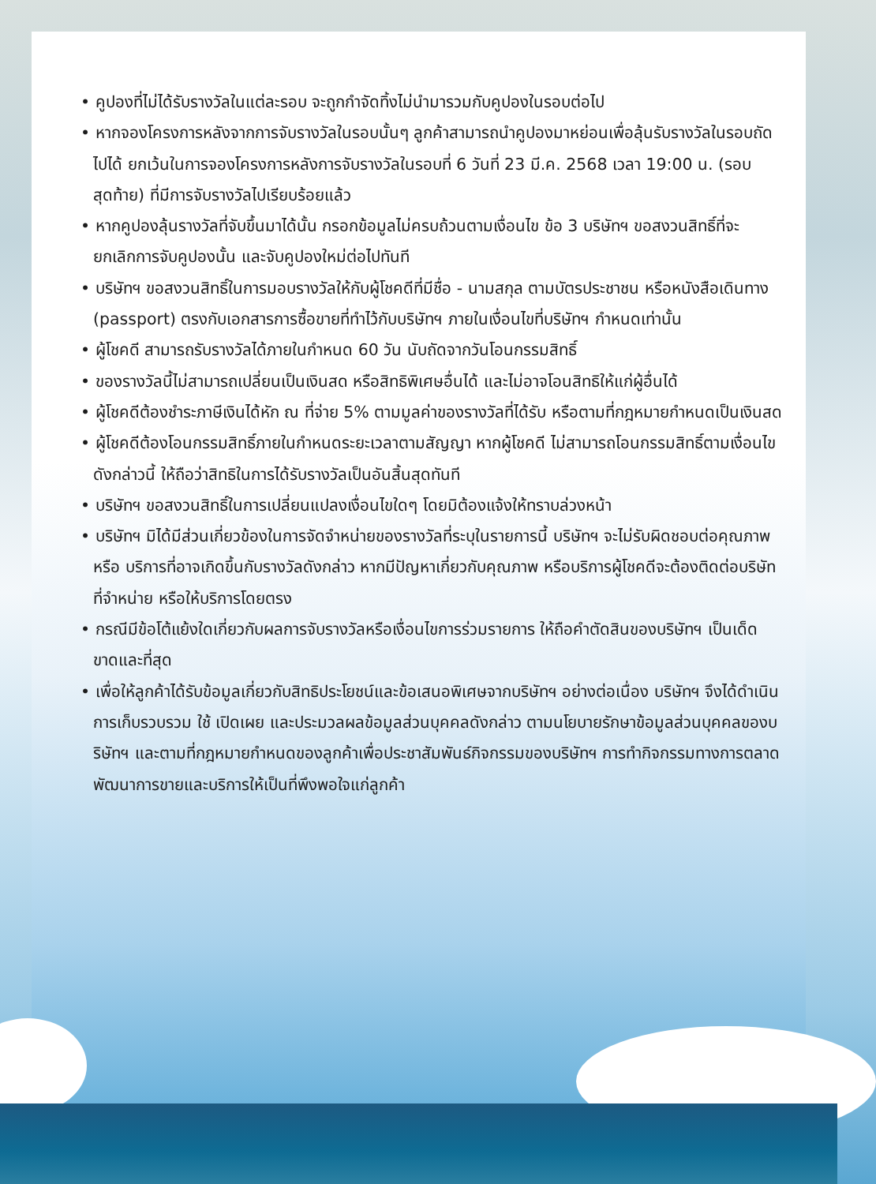• คูปองที่ไม่ได้รับรางวัลในแต่ละรอบ จะถูกกำจัดทิ้งไม่นำมารวมกับคูปองในรอบต่อไป
• หากจองโครงการหลังจากการจับรางวัลในรอบนั้นๆ ลูกค้าสามารถนำคูปองมาหย่อนเพื่อลุ้นรับรางวัลในรอบถัดไปได้ ยกเว้นในการจองโครงการหลังการจับรางวัลในรอบที่ 6 วันที่ 23 มี.ค. 2568 เวลา 19:00 น. (รอบสุดท้าย) ที่มีการจับรางวัลไปเรียบร้อยแล้ว
• หากคูปองลุ้นรางวัลที่จับขึ้นมาได้นั้น กรอกข้อมูลไม่ครบถ้วนตามเงื่อนไข ข้อ 3 บริษัทฯ ขอสงวนสิทธิ์ที่จะยกเลิกการจับคูปองนั้น และจับคูปองใหม่ต่อไปทันที
• บริษัทฯ ขอสงวนสิทธิ์ในการมอบรางวัลให้กับผู้โชคดีที่มีชื่อ - นามสกุล ตามบัตรประชาชน หรือหนังสือเดินทาง (passport) ตรงกับเอกสารการซื้อขายที่ทำไว้กับบริษัทฯ ภายในเงื่อนไขที่บริษัทฯ กำหนดเท่านั้น
• ผู้โชคดี สามารถรับรางวัลได้ภายในกำหนด 60 วัน นับถัดจากวันโอนกรรมสิทธิ์
• ของรางวัลนี้ไม่สามารถเปลี่ยนเป็นเงินสด หรือสิทธิพิเศษอื่นได้ และไม่อาจโอนสิทธิให้แก่ผู้อื่นได้
• ผู้โชคดีต้องชำระภาษีเงินได้หัก ณ ที่จ่าย 5% ตามมูลค่าของรางวัลที่ได้รับ หรือตามที่กฎหมายกำหนดเป็นเงินสด
• ผู้โชคดีต้องโอนกรรมสิทธิ์ภายในกำหนดระยะเวลาตามสัญญา หากผู้โชคดี ไม่สามารถโอนกรรมสิทธิ์ตามเงื่อนไขดังกล่าวนี้ ให้ถือว่าสิทธิในการได้รับรางวัลเป็นอันสิ้นสุดทันที
• บริษัทฯ ขอสงวนสิทธิ์ในการเปลี่ยนแปลงเงื่อนไขใดๆ โดยมิต้องแจ้งให้ทราบล่วงหน้า
• บริษัทฯ มิได้มีส่วนเกี่ยวข้องในการจัดจำหน่ายของรางวัลที่ระบุในรายการนี้ บริษัทฯ จะไม่รับผิดชอบต่อคุณภาพ หรือ บริการที่อาจเกิดขึ้นกับรางวัลดังกล่าว หากมีปัญหาเกี่ยวกับคุณภาพ หรือบริการผู้โชคดีจะต้องติดต่อบริษัทที่จำหน่าย หรือให้บริการโดยตรง
• กรณีมีข้อโต้แย้งใดเกี่ยวกับผลการจับรางวัลหรือเงื่อนไขการร่วมรายการ ให้ถือคำตัดสินของบริษัทฯ เป็นเด็ดขาดและที่สุด
• เพื่อให้ลูกค้าได้รับข้อมูลเกี่ยวกับสิทธิประโยชน์และข้อเสนอพิเศษจากบริษัทฯ อย่างต่อเนื่อง บริษัทฯ จึงได้ดำเนินการเก็บรวบรวม ใช้ เปิดเผย และประมวลผลข้อมูลส่วนบุคคลดังกล่าว ตามนโยบายรักษาข้อมูลส่วนบุคคลของบริษัทฯ และตามที่กฎหมายกำหนดของลูกค้าเพื่อประชาสัมพันธ์กิจกรรมของบริษัทฯ การทำกิจกรรมทางการตลาด พัฒนาการขายและบริการให้เป็นที่พึงพอใจแก่ลูกค้า